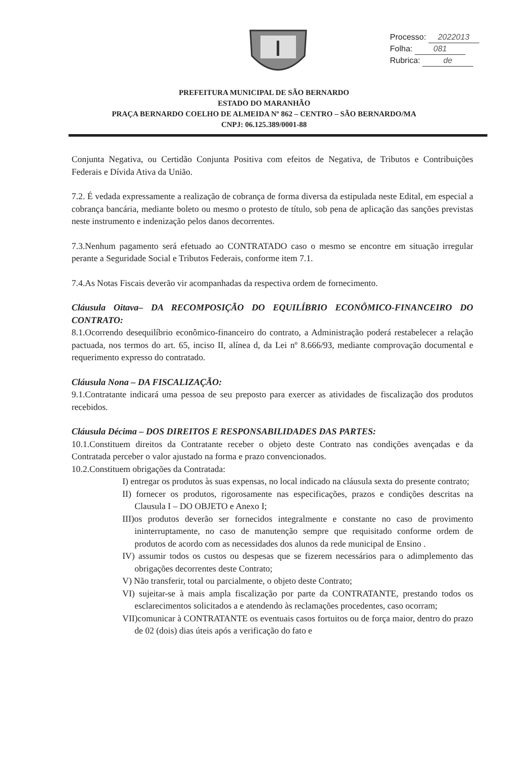Processo: 2022013
Folha: 081
Rubrica: de
PREFEITURA MUNICIPAL DE SÃO BERNARDO
ESTADO DO MARANHÃO
PRAÇA BERNARDO COELHO DE ALMEIDA Nº 862 – CENTRO – SÃO BERNARDO/MA
CNPJ: 06.125.389/0001-88
Conjunta Negativa, ou Certidão Conjunta Positiva com efeitos de Negativa, de Tributos e Contribuições Federais e Dívida Ativa da União.
7.2. É vedada expressamente a realização de cobrança de forma diversa da estipulada neste Edital, em especial a cobrança bancária, mediante boleto ou mesmo o protesto de título, sob pena de aplicação das sanções previstas neste instrumento e indenização pelos danos decorrentes.
7.3.Nenhum pagamento será efetuado ao CONTRATADO caso o mesmo se encontre em situação irregular perante a Seguridade Social e Tributos Federais, conforme item 7.1.
7.4.As Notas Fiscais deverão vir acompanhadas da respectiva ordem de fornecimento.
Cláusula Oitava– DA RECOMPOSIÇÃO DO EQUILÍBRIO ECONÔMICO-FINANCEIRO DO CONTRATO:
8.1.Ocorrendo desequilíbrio econômico-financeiro do contrato, a Administração poderá restabelecer a relação pactuada, nos termos do art. 65, inciso II, alínea d, da Lei nº 8.666/93, mediante comprovação documental e requerimento expresso do contratado.
Cláusula Nona – DA FISCALIZAÇÃO:
9.1.Contratante indicará uma pessoa de seu preposto para exercer as atividades de fiscalização dos produtos recebidos.
Cláusula Décima – DOS DIREITOS E RESPONSABILIDADES DAS PARTES:
10.1.Constituem direitos da Contratante receber o objeto deste Contrato nas condições avençadas e da Contratada perceber o valor ajustado na forma e prazo convencionados.
10.2.Constituem obrigações da Contratada:
I) entregar os produtos às suas expensas, no local indicado na cláusula sexta do presente contrato;
II) fornecer os produtos, rigorosamente nas especificações, prazos e condições descritas na Clausula I – DO OBJETO e Anexo I;
III)os produtos deverão ser fornecidos integralmente e constante no caso de provimento ininterruptamente, no caso de manutenção sempre que requisitado conforme ordem de produtos de acordo com as necessidades dos alunos da rede municipal de Ensino .
IV) assumir todos os custos ou despesas que se fizerem necessários para o adimplemento das obrigações decorrentes deste Contrato;
V) Não transferir, total ou parcialmente, o objeto deste Contrato;
VI) sujeitar-se à mais ampla fiscalização por parte da CONTRATANTE, prestando todos os esclarecimentos solicitados a e atendendo às reclamações procedentes, caso ocorram;
VII)comunicar à CONTRATANTE os eventuais casos fortuitos ou de força maior, dentro do prazo de 02 (dois) dias úteis após a verificação do fato e